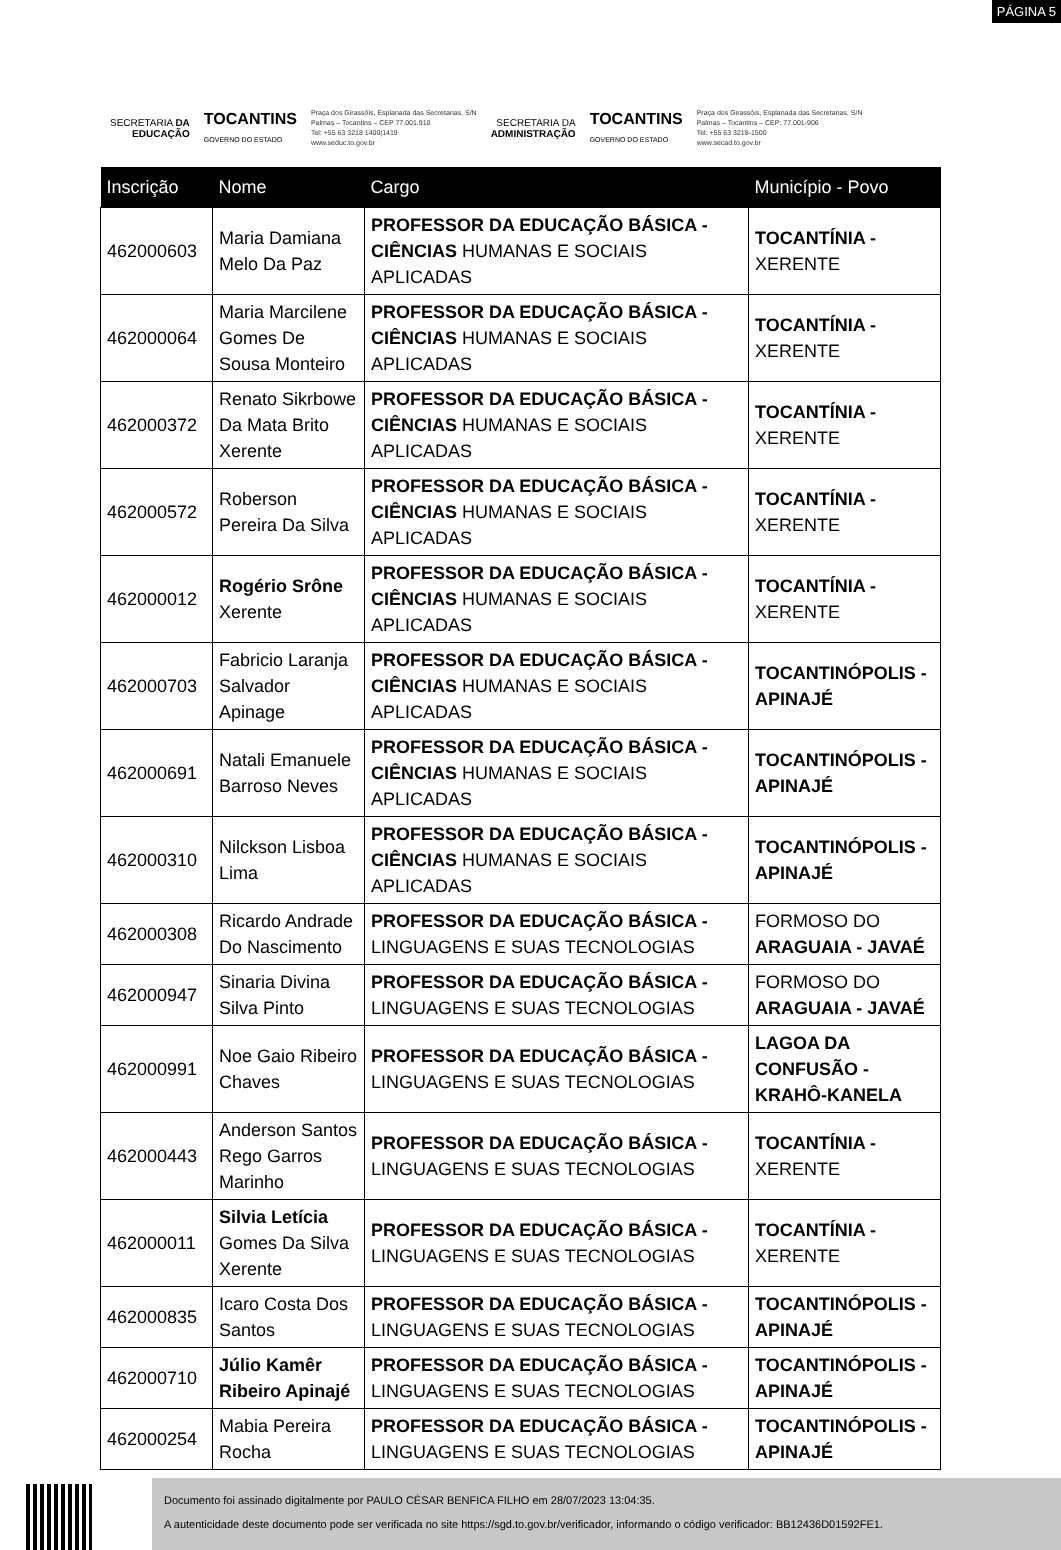PÁGINA 5
SECRETARIA DA
EDUCAÇÃO
TOCANTINS
GOVERNO DO ESTADO
Praça dos Girassóis, Esplanada das Secretarias. S/N
Palmas – Tocantins – CEP 77.001.910
Tel: +55 63 3218 1400|1419
www.seduc.to.gov.br
SECRETARIA DA
ADMINISTRAÇÃO
TOCANTINS
GOVERNO DO ESTADO
Praça dos Girassóis, Esplanada das Secretarias. S/N
Palmas – Tocantins – CEP: 77.001-906
Tel: +55 63 3218-1500
www.secad.to.gov.br
| Inscrição | Nome | Cargo | Município - Povo |
| --- | --- | --- | --- |
| 462000603 | Maria Damiana Melo Da Paz | PROFESSOR DA EDUCAÇÃO BÁSICA - CIÊNCIAS HUMANAS E SOCIAIS APLICADAS | TOCANTÍNIA - XERENTE |
| 462000064 | Maria Marcilene Gomes De Sousa Monteiro | PROFESSOR DA EDUCAÇÃO BÁSICA - CIÊNCIAS HUMANAS E SOCIAIS APLICADAS | TOCANTÍNIA - XERENTE |
| 462000372 | Renato Sikrbowe Da Mata Brito Xerente | PROFESSOR DA EDUCAÇÃO BÁSICA - CIÊNCIAS HUMANAS E SOCIAIS APLICADAS | TOCANTÍNIA - XERENTE |
| 462000572 | Roberson Pereira Da Silva | PROFESSOR DA EDUCAÇÃO BÁSICA - CIÊNCIAS HUMANAS E SOCIAIS APLICADAS | TOCANTÍNIA - XERENTE |
| 462000012 | Rogério Srône Xerente | PROFESSOR DA EDUCAÇÃO BÁSICA - CIÊNCIAS HUMANAS E SOCIAIS APLICADAS | TOCANTÍNIA - XERENTE |
| 462000703 | Fabricio Laranja Salvador Apinage | PROFESSOR DA EDUCAÇÃO BÁSICA - CIÊNCIAS HUMANAS E SOCIAIS APLICADAS | TOCANTINÓPOLIS - APINAJÉ |
| 462000691 | Natali Emanuele Barroso Neves | PROFESSOR DA EDUCAÇÃO BÁSICA - CIÊNCIAS HUMANAS E SOCIAIS APLICADAS | TOCANTINÓPOLIS - APINAJÉ |
| 462000310 | Nilckson Lisboa Lima | PROFESSOR DA EDUCAÇÃO BÁSICA - CIÊNCIAS HUMANAS E SOCIAIS APLICADAS | TOCANTINÓPOLIS - APINAJÉ |
| 462000308 | Ricardo Andrade Do Nascimento | PROFESSOR DA EDUCAÇÃO BÁSICA - LINGUAGENS E SUAS TECNOLOGIAS | FORMOSO DO ARAGUAIA - JAVAÉ |
| 462000947 | Sinaria Divina Silva Pinto | PROFESSOR DA EDUCAÇÃO BÁSICA - LINGUAGENS E SUAS TECNOLOGIAS | FORMOSO DO ARAGUAIA - JAVAÉ |
| 462000991 | Noe Gaio Ribeiro Chaves | PROFESSOR DA EDUCAÇÃO BÁSICA - LINGUAGENS E SUAS TECNOLOGIAS | LAGOA DA CONFUSÃO - KRAHÔ-KANELA |
| 462000443 | Anderson Santos Rego Garros Marinho | PROFESSOR DA EDUCAÇÃO BÁSICA - LINGUAGENS E SUAS TECNOLOGIAS | TOCANTÍNIA - XERENTE |
| 462000011 | Silvia Letícia Gomes Da Silva Xerente | PROFESSOR DA EDUCAÇÃO BÁSICA - LINGUAGENS E SUAS TECNOLOGIAS | TOCANTÍNIA - XERENTE |
| 462000835 | Icaro Costa Dos Santos | PROFESSOR DA EDUCAÇÃO BÁSICA - LINGUAGENS E SUAS TECNOLOGIAS | TOCANTINÓPOLIS - APINAJÉ |
| 462000710 | Júlio Kamêr Ribeiro Apinajé | PROFESSOR DA EDUCAÇÃO BÁSICA - LINGUAGENS E SUAS TECNOLOGIAS | TOCANTINÓPOLIS - APINAJÉ |
| 462000254 | Mabia Pereira Rocha | PROFESSOR DA EDUCAÇÃO BÁSICA - LINGUAGENS E SUAS TECNOLOGIAS | TOCANTINÓPOLIS - APINAJÉ |
Documento foi assinado digitalmente por PAULO CÉSAR BENFICA FILHO em 28/07/2023 13:04:35.
A autenticidade deste documento pode ser verificada no site https://sgd.to.gov.br/verificador, informando o código verificador: BB12436D01592FE1.